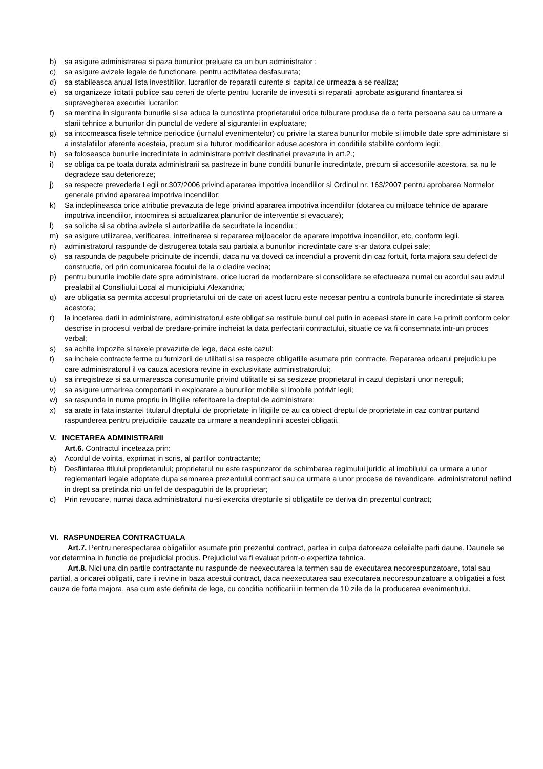b) sa asigure administrarea si paza bunurilor preluate ca un bun administrator ;
c) sa asigure avizele legale de functionare, pentru activitatea desfasurata;
d) sa stabileasca anual lista investitiilor, lucrarilor de reparatii curente si capital ce urmeaza a se realiza;
e) sa organizeze licitatii publice sau cereri de oferte pentru lucrarile de investitii si reparatii aprobate asigurand finantarea si supravegherea executiei lucrarilor;
f) sa mentina in siguranta bunurile si sa aduca la cunostinta proprietarului orice tulburare produsa de o terta persoana sau ca urmare a starii tehnice a bunurilor din punctul de vedere al sigurantei in exploatare;
g) sa intocmeasca fisele tehnice periodice (jurnalul evenimentelor) cu privire la starea bunurilor mobile si imobile date spre administare si a instalatiilor aferente acesteia, precum si a tuturor modificarilor aduse acestora in conditiile stabilite conform legii;
h) sa foloseasca bunurile incredintate in administrare potrivit destinatiei prevazute in art.2.;
i) se obliga ca pe toata durata administrarii sa pastreze in bune conditii bunurile incredintate, precum si accesoriile acestora, sa nu le degradeze sau deterioreze;
j) sa respecte prevederle Legii nr.307/2006 privind apararea impotriva incendiilor si Ordinul nr. 163/2007 pentru aprobarea Normelor generale privind apararea impotriva incendiilor;
k) Sa indeplineasca orice atributie prevazuta de lege privind apararea impotriva incendiilor (dotarea cu mijloace tehnice de aparare impotriva incendiilor, intocmirea si actualizarea planurilor de interventie si evacuare);
l) sa solicite si sa obtina avizele si autorizatiile de securitate la incendiu,;
m) sa asigure utilizarea, verificarea, intretinerea si repararea mijloacelor de aparare impotriva incendiilor, etc, conform legii.
n) administratorul raspunde de distrugerea totala sau partiala a bunurilor incredintate care s-ar datora culpei sale;
o) sa raspunda de pagubele pricinuite de incendii, daca nu va dovedi ca incendiul a provenit din caz fortuit, forta majora sau defect de constructie, ori prin comunicarea focului de la o cladire vecina;
p) pentru bunurile imobile date spre administrare, orice lucrari de modernizare si consolidare se efectueaza numai cu acordul sau avizul prealabil al Consiliului Local al municipiului Alexandria;
q) are obligatia sa permita accesul proprietarului ori de cate ori acest lucru este necesar pentru a controla bunurile incredintate si starea acestora;
r) la incetarea darii in administrare, administratorul este obligat sa restituie bunul cel putin in aceeasi stare in care l-a primit conform celor descrise in procesul verbal de predare-primire incheiat la data perfectarii contractului, situatie ce va fi consemnata intr-un proces verbal;
s) sa achite impozite si taxele prevazute de lege, daca este cazul;
t) sa incheie contracte ferme cu furnizorii de utilitati si sa respecte obligatiile asumate prin contracte. Repararea oricarui prejudiciu pe care administratorul il va cauza acestora revine in exclusivitate administratorului;
u) sa inregistreze si sa urmareasca consumurile privind utilitatile si sa sesizeze proprietarul in cazul depistarii unor nereguli;
v) sa asigure urmarirea comportarii in exploatare a bunurilor mobile si imobile potrivit legii;
w) sa raspunda in nume propriu in litigiile referitoare la dreptul de administrare;
x) sa arate in fata instantei titularul dreptului de proprietate in litigiile ce au ca obiect dreptul de proprietate,in caz contrar purtand raspunderea pentru prejudiciile cauzate ca urmare a neandeplinirii acestei obligatii.
V. INCETAREA ADMINISTRARII
Art.6. Contractul inceteaza prin:
a) Acordul de vointa, exprimat in scris, al partilor contractante;
b) Desfiintarea titlului proprietarului; proprietarul nu este raspunzator de schimbarea regimului juridic al imobilului ca urmare a unor reglementari legale adoptate dupa semnarea prezentului contract sau ca urmare a unor procese de revendicare, administratorul nefiind in drept sa pretinda nici un fel de despagubiri de la proprietar;
c) Prin revocare, numai daca administratorul nu-si exercita drepturile si obligatiile ce deriva din prezentul contract;
VI. RASPUNDEREA CONTRACTUALA
Art.7. Pentru nerespectarea obligatiilor asumate prin prezentul contract, partea in culpa datoreaza celeilalte parti daune. Daunele se vor determina in functie de prejudicial produs. Prejudiciul va fi evaluat printr-o expertiza tehnica.
Art.8. Nici una din partile contractante nu raspunde de neexecutarea la termen sau de executarea necorespunzatoare, total sau partial, a oricarei obligatii, care ii revine in baza acestui contract, daca neexecutarea sau executarea necorespunzatoare a obligatiei a fost cauza de forta majora, asa cum este definita de lege, cu conditia notificarii in termen de 10 zile de la producerea evenimentului.